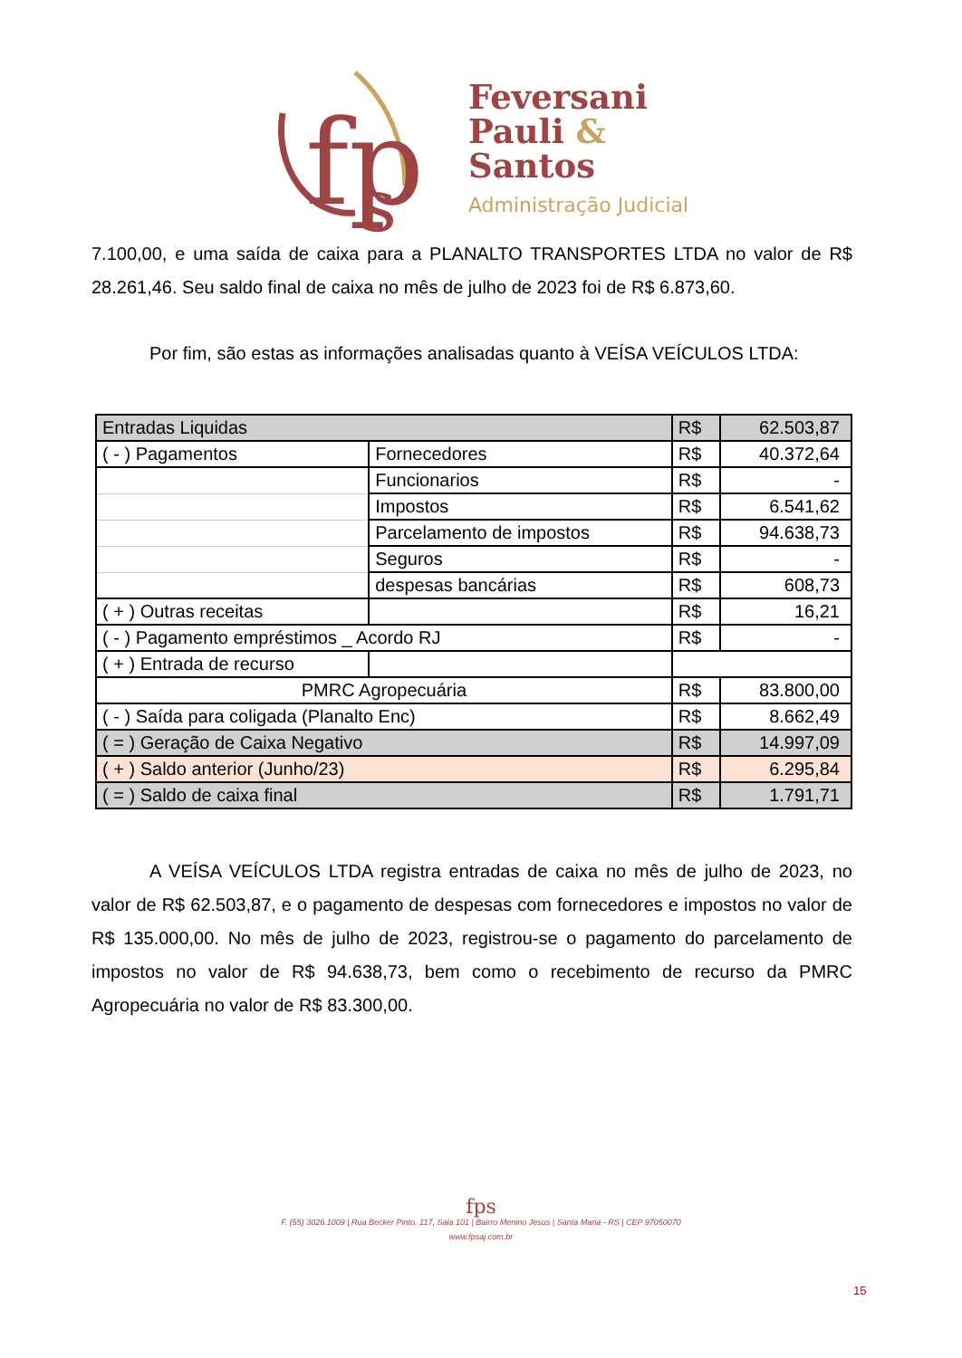fp
s
Feversani
Pauli &
Santos
Administração Judicial
7.100,00, e uma saída de caixa para a PLANALTO TRANSPORTES LTDA no valor de R$ 28.261,46. Seu saldo final de caixa no mês de julho de 2023 foi de R$ 6.873,60.
Por fim, são estas as informações analisadas quanto à VEÍSA VEÍCULOS LTDA:
| Entradas Liquidas | | R$ | 62.503,87 |
| ( - ) Pagamentos | Fornecedores | R$ | 40.372,64 |
| | Funcionarios | R$ | - |
| | Impostos | R$ | 6.541,62 |
| | Parcelamento de impostos | R$ | 94.638,73 |
| | Seguros | R$ | - |
| | despesas bancárias | R$ | 608,73 |
| ( + ) Outras receitas | | R$ | 16,21 |
| ( - ) Pagamento empréstimos _ Acordo RJ | | R$ | - |
| ( + ) Entrada de recurso | | | |
| PMRC Agropecuária | | R$ | 83.800,00 |
| ( - ) Saída para coligada (Planalto Enc) | | R$ | 8.662,49 |
| ( = ) Geração de Caixa Negativo | | R$ | 14.997,09 |
| ( + ) Saldo anterior (Junho/23) | | R$ | 6.295,84 |
| ( = ) Saldo de caixa final | | R$ | 1.791,71 |
A VEÍSA VEÍCULOS LTDA registra entradas de caixa no mês de julho de 2023, no valor de R$ 62.503,87, e o pagamento de despesas com fornecedores e impostos no valor de R$ 135.000,00. No mês de julho de 2023, registrou-se o pagamento do parcelamento de impostos no valor de R$ 94.638,73, bem como o recebimento de recurso da PMRC Agropecuária no valor de R$ 83.300,00.
fps
F. (55) 3026.1009 | Rua Becker Pinto, 117, Sala 101 | Bairro Menino Jesus | Santa Maria - RS | CEP 97050070
www.fpsaj.com.br
15